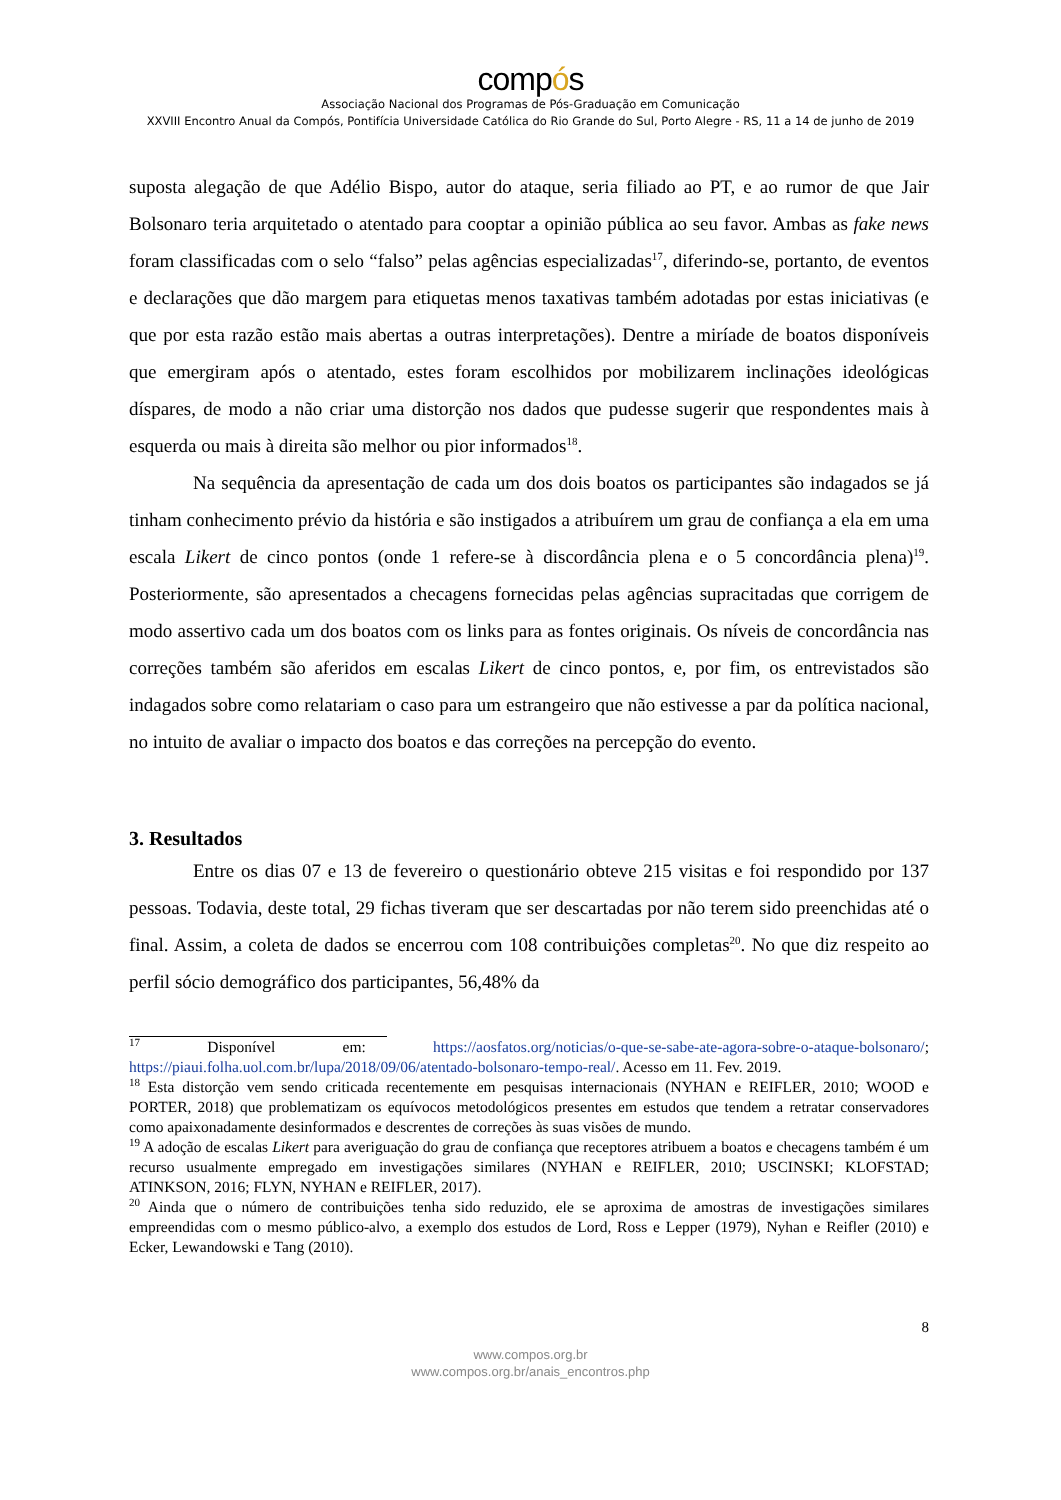compós
Associação Nacional dos Programas de Pós-Graduação em Comunicação
XXVIII Encontro Anual da Compós, Pontifícia Universidade Católica do Rio Grande do Sul, Porto Alegre - RS, 11 a 14 de junho de 2019
suposta alegação de que Adélio Bispo, autor do ataque, seria filiado ao PT, e ao rumor de que Jair Bolsonaro teria arquitetado o atentado para cooptar a opinião pública ao seu favor. Ambas as fake news foram classificadas com o selo “falso” pelas agências especializadas<sup>17</sup>, diferindo-se, portanto, de eventos e declarações que dão margem para etiquetas menos taxativas também adotadas por estas iniciativas (e que por esta razão estão mais abertas a outras interpretações). Dentre a miríade de boatos disponíveis que emergiram após o atentado, estes foram escolhidos por mobilizarem inclinações ideológicas díspares, de modo a não criar uma distorção nos dados que pudesse sugerir que respondentes mais à esquerda ou mais à direita são melhor ou pior informados<sup>18</sup>.
Na sequência da apresentação de cada um dos dois boatos os participantes são indagados se já tinham conhecimento prévio da história e são instigados a atribuírem um grau de confiança a ela em uma escala Likert de cinco pontos (onde 1 refere-se à discordância plena e o 5 concordância plena)<sup>19</sup>. Posteriormente, são apresentados a checagens fornecidas pelas agências supracitadas que corrigem de modo assertivo cada um dos boatos com os links para as fontes originais. Os níveis de concordância nas correções também são aferidos em escalas Likert de cinco pontos, e, por fim, os entrevistados são indagados sobre como relatariam o caso para um estrangeiro que não estivesse a par da política nacional, no intuito de avaliar o impacto dos boatos e das correções na percepção do evento.
3. Resultados
Entre os dias 07 e 13 de fevereiro o questionário obteve 215 visitas e foi respondido por 137 pessoas. Todavia, deste total, 29 fichas tiveram que ser descartadas por não terem sido preenchidas até o final. Assim, a coleta de dados se encerrou com 108 contribuições completas<sup>20</sup>. No que diz respeito ao perfil sócio demográfico dos participantes, 56,48% da
<sup>17</sup> Disponível em: https://aosfatos.org/noticias/o-que-se-sabe-ate-agora-sobre-o-ataque-bolsonaro/; https://piaui.folha.uol.com.br/lupa/2018/09/06/atentado-bolsonaro-tempo-real/. Acesso em 11. Fev. 2019.
<sup>18</sup> Esta distorção vem sendo criticada recentemente em pesquisas internacionais (NYHAN e REIFLER, 2010; WOOD e PORTER, 2018) que problematizam os equívocos metodológicos presentes em estudos que tendem a retratar conservadores como apaixonadamente desinformados e descrentes de correções às suas visões de mundo.
<sup>19</sup> A adoção de escalas Likert para averiguação do grau de confiança que receptores atribuem a boatos e checagens também é um recurso usualmente empregado em investigações similares (NYHAN e REIFLER, 2010; USCINSKI; KLOFSTAD; ATINKSON, 2016; FLYN, NYHAN e REIFLER, 2017).
<sup>20</sup> Ainda que o número de contribuições tenha sido reduzido, ele se aproxima de amostras de investigações similares empreendidas com o mesmo público-alvo, a exemplo dos estudos de Lord, Ross e Lepper (1979), Nyhan e Reifler (2010) e Ecker, Lewandowski e Tang (2010).
8
www.compos.org.br
www.compos.org.br/anais_encontros.php